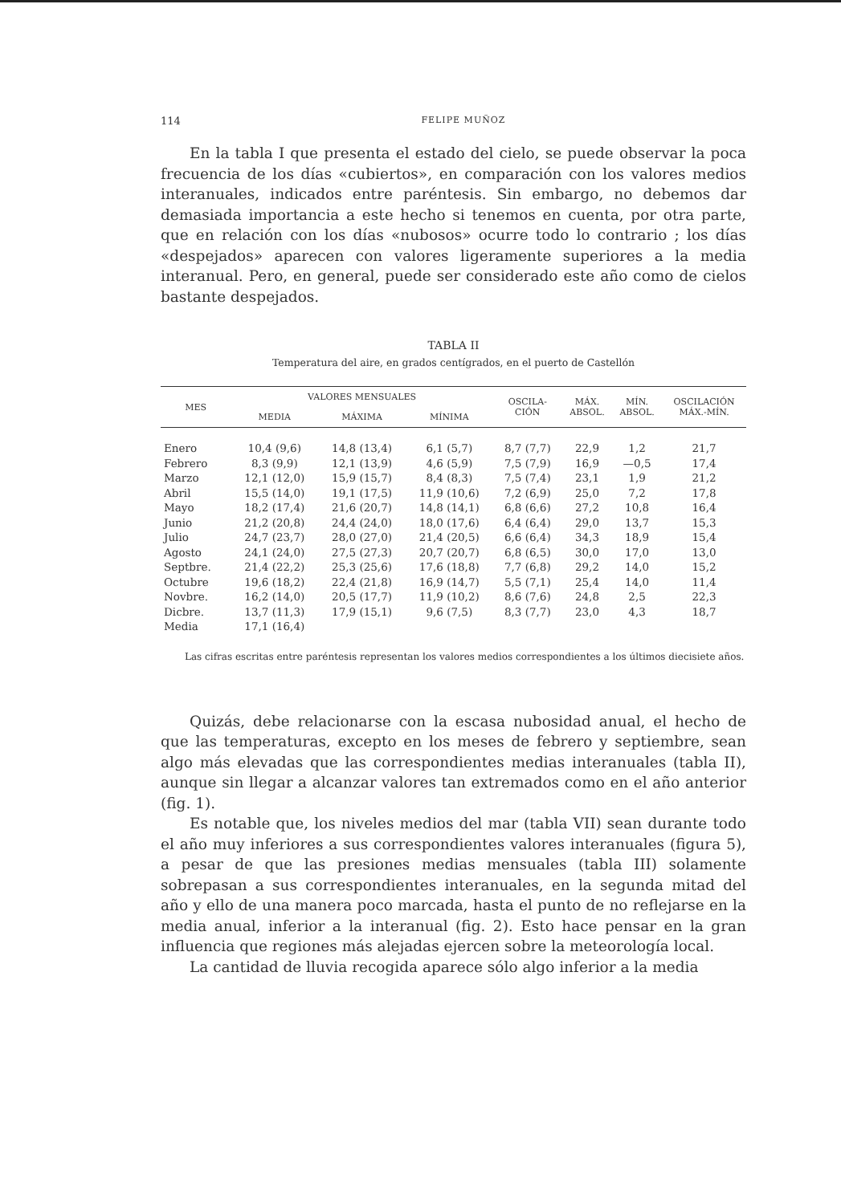114 FELIPE MUÑOZ
En la tabla I que presenta el estado del cielo, se puede observar la poca frecuencia de los días «cubiertos», en comparación con los valores medios interanuales, indicados entre paréntesis. Sin embargo, no debemos dar demasiada importancia a este hecho si tenemos en cuenta, por otra parte, que en relación con los días «nubosos» ocurre todo lo contrario ; los días «despejados» aparecen con valores ligeramente superiores a la media interanual. Pero, en general, puede ser considerado este año como de cielos bastante despejados.
TABLA II
Temperatura del aire, en grados centígrados, en el puerto de Castellón
| MES | VALORES MENSUALES | | | OSCILA- CIÓN | MÁX. ABSOL. | MÍN. ABSOL. | OSCILACIÓN MÁX.-MÍN. |
| --- | --- | --- | --- | --- | --- | --- | --- |
| | MEDIA | MÁXIMA | MÍNIMA | | | | |
| Enero | 10,4 (9,6) | 14,8 (13,4) | 6,1 (5,7) | 8,7 (7,7) | 22,9 | 1,2 | 21,7 |
| Febrero | 8,3 (9,9) | 12,1 (13,9) | 4,6 (5,9) | 7,5 (7,9) | 16,9 | —0,5 | 17,4 |
| Marzo | 12,1 (12,0) | 15,9 (15,7) | 8,4 (8,3) | 7,5 (7,4) | 23,1 | 1,9 | 21,2 |
| Abril | 15,5 (14,0) | 19,1 (17,5) | 11,9 (10,6) | 7,2 (6,9) | 25,0 | 7,2 | 17,8 |
| Mayo | 18,2 (17,4) | 21,6 (20,7) | 14,8 (14,1) | 6,8 (6,6) | 27,2 | 10,8 | 16,4 |
| Junio | 21,2 (20,8) | 24,4 (24,0) | 18,0 (17,6) | 6,4 (6,4) | 29,0 | 13,7 | 15,3 |
| Julio | 24,7 (23,7) | 28,0 (27,0) | 21,4 (20,5) | 6,6 (6,4) | 34,3 | 18,9 | 15,4 |
| Agosto | 24,1 (24,0) | 27,5 (27,3) | 20,7 (20,7) | 6,8 (6,5) | 30,0 | 17,0 | 13,0 |
| Septbre. | 21,4 (22,2) | 25,3 (25,6) | 17,6 (18,8) | 7,7 (6,8) | 29,2 | 14,0 | 15,2 |
| Octubre | 19,6 (18,2) | 22,4 (21,8) | 16,9 (14,7) | 5,5 (7,1) | 25,4 | 14,0 | 11,4 |
| Novbre. | 16,2 (14,0) | 20,5 (17,7) | 11,9 (10,2) | 8,6 (7,6) | 24,8 | 2,5 | 22,3 |
| Dicbre. | 13,7 (11,3) | 17,9 (15,1) | 9,6 (7,5) | 8,3 (7,7) | 23,0 | 4,3 | 18,7 |
| Media | 17,1 (16,4) | | | | | | |
Las cifras escritas entre paréntesis representan los valores medios correspondientes a los últimos diecisiete años.
Quizás, debe relacionarse con la escasa nubosidad anual, el hecho de que las temperaturas, excepto en los meses de febrero y septiembre, sean algo más elevadas que las correspondientes medias interanuales (tabla II), aunque sin llegar a alcanzar valores tan extremados como en el año anterior (fig. 1).
Es notable que, los niveles medios del mar (tabla VII) sean durante todo el año muy inferiores a sus correspondientes valores interanuales (figura 5), a pesar de que las presiones medias mensuales (tabla III) solamente sobrepasan a sus correspondientes interanuales, en la segunda mitad del año y ello de una manera poco marcada, hasta el punto de no reflejarse en la media anual, inferior a la interanual (fig. 2). Esto hace pensar en la gran influencia que regiones más alejadas ejercen sobre la meteorología local.
La cantidad de lluvia recogida aparece sólo algo inferior a la media